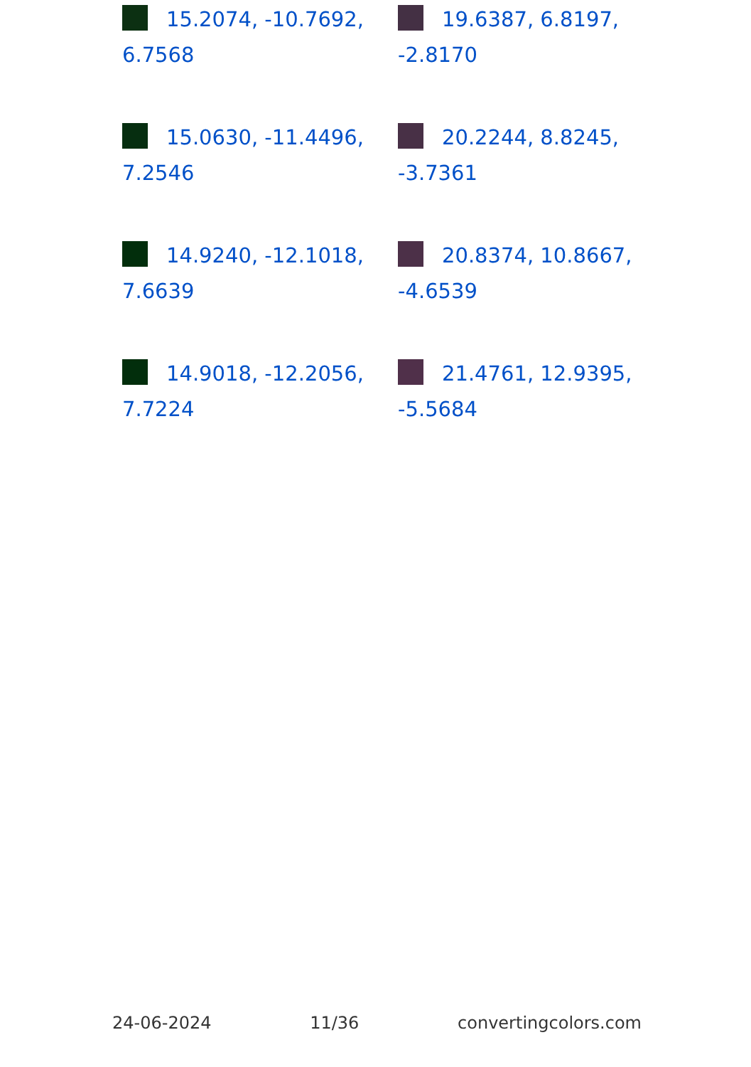15.2074, -10.7692, 6.7568
19.6387, 6.8197, -2.8170
15.0630, -11.4496, 7.2546
20.2244, 8.8245, -3.7361
14.9240, -12.1018, 7.6639
20.8374, 10.8667, -4.6539
14.9018, -12.2056, 7.7224
21.4761, 12.9395, -5.5684
24-06-2024 11/36 convertingcolors.com